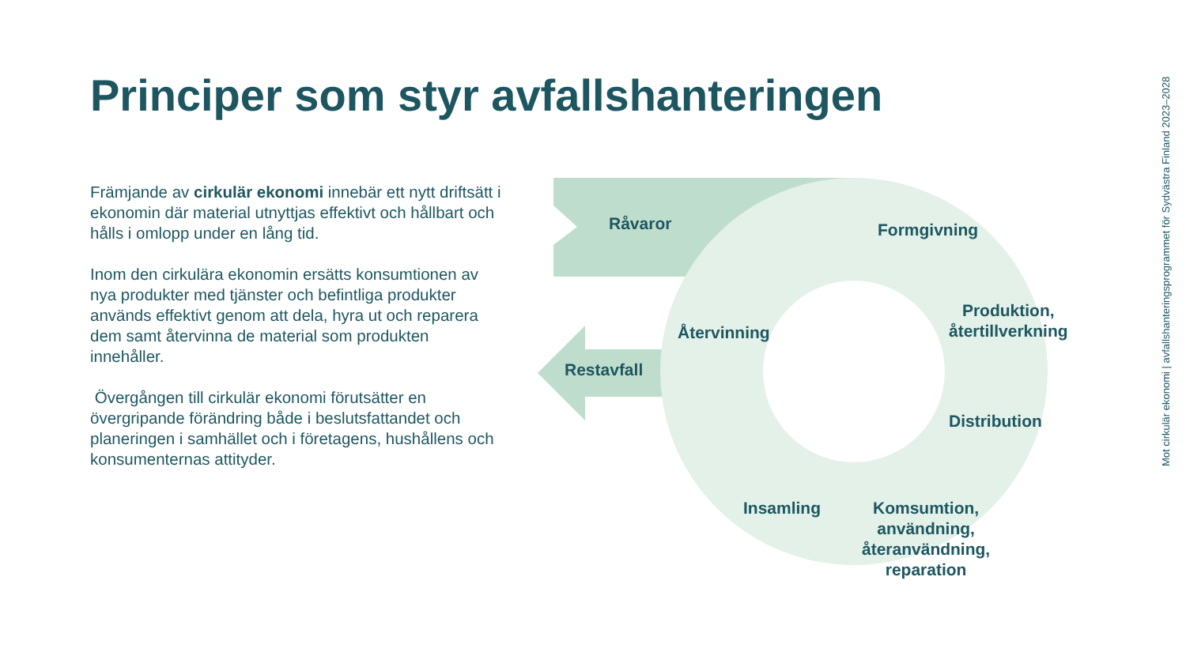Principer som styr avfallshanteringen
Främjande av cirkulär ekonomi innebär ett nytt driftsätt i ekonomin där material utnyttjas effektivt och hållbart och hålls i omlopp under en lång tid.
Inom den cirkulära ekonomin ersätts konsumtionen av nya produkter med tjänster och befintliga produkter används effektivt genom att dela, hyra ut och reparera dem samt återvinna de material som produkten innehåller.
Övergången till cirkulär ekonomi förutsätter en övergripande förändring både i beslutsfattandet och planeringen i samhället och i företagens, hushållens och konsumenternas attityder.
Råvaror Formgivning
Produktion,
återtillverkning
Distribution
Komsumtion,
användning,
återanvändning,
reparation
Insamling
Återvinning
Restavfall
Mot cirkulär ekonomi | avfallshanteringsprogrammet för Sydvästra Finland 2023–2028